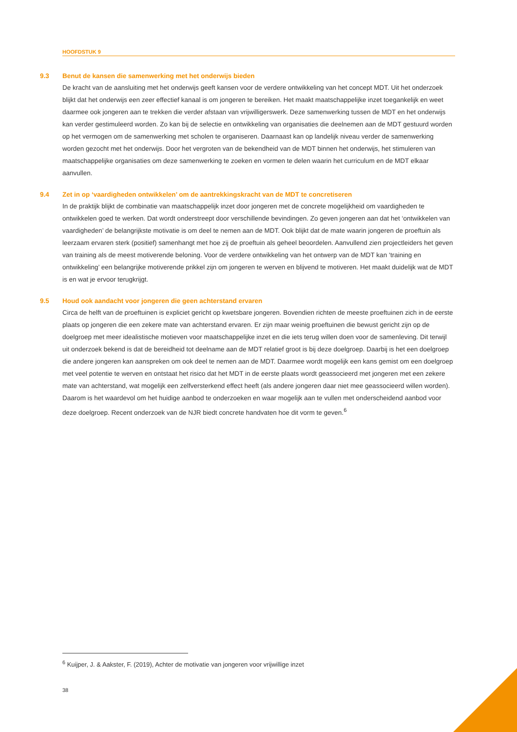HOOFDSTUK 9
9.3 Benut de kansen die samenwerking met het onderwijs bieden
De kracht van de aansluiting met het onderwijs geeft kansen voor de verdere ontwikkeling van het concept MDT. Uit het onderzoek blijkt dat het onderwijs een zeer effectief kanaal is om jongeren te bereiken. Het maakt maatschappelijke inzet toegankelijk en weet daarmee ook jongeren aan te trekken die verder afstaan van vrijwilligerswerk. Deze samenwerking tussen de MDT en het onderwijs kan verder gestimuleerd worden. Zo kan bij de selectie en ontwikkeling van organisaties die deelnemen aan de MDT gestuurd worden op het vermogen om de samenwerking met scholen te organiseren. Daarnaast kan op landelijk niveau verder de samenwerking worden gezocht met het onderwijs. Door het vergroten van de bekendheid van de MDT binnen het onderwijs, het stimuleren van maatschappelijke organisaties om deze samenwerking te zoeken en vormen te delen waarin het curriculum en de MDT elkaar aanvullen.
9.4 Zet in op ‘vaardigheden ontwikkelen’ om de aantrekkingskracht van de MDT te concretiseren
In de praktijk blijkt de combinatie van maatschappelijk inzet door jongeren met de concrete mogelijkheid om vaardigheden te ontwikkelen goed te werken. Dat wordt onderstreept door verschillende bevindingen. Zo geven jongeren aan dat het ‘ontwikkelen van vaardigheden’ de belangrijkste motivatie is om deel te nemen aan de MDT. Ook blijkt dat de mate waarin jongeren de proeftuin als leerzaam ervaren sterk (positief) samenhangt met hoe zij de proeftuin als geheel beoordelen. Aanvullend zien projectleiders het geven van training als de meest motiverende beloning. Voor de verdere ontwikkeling van het ontwerp van de MDT kan ‘training en ontwikkeling’ een belangrijke motiverende prikkel zijn om jongeren te werven en blijvend te motiveren. Het maakt duidelijk wat de MDT is en wat je ervoor terugkrijgt.
9.5 Houd ook aandacht voor jongeren die geen achterstand ervaren
Circa de helft van de proeftuinen is expliciet gericht op kwetsbare jongeren. Bovendien richten de meeste proeftuinen zich in de eerste plaats op jongeren die een zekere mate van achterstand ervaren. Er zijn maar weinig proeftuinen die bewust gericht zijn op de doelgroep met meer idealistische motieven voor maatschappelijke inzet en die iets terug willen doen voor de samenleving. Dit terwijl uit onderzoek bekend is dat de bereidheid tot deelname aan de MDT relatief groot is bij deze doelgroep. Daarbij is het een doelgroep die andere jongeren kan aanspreken om ook deel te nemen aan de MDT. Daarmee wordt mogelijk een kans gemist om een doelgroep met veel potentie te werven en ontstaat het risico dat het MDT in de eerste plaats wordt geassocieerd met jongeren met een zekere mate van achterstand, wat mogelijk een zelfversterkend effect heeft (als andere jongeren daar niet mee geassocieerd willen worden). Daarom is het waardevol om het huidige aanbod te onderzoeken en waar mogelijk aan te vullen met onderscheidend aanbod voor deze doelgroep. Recent onderzoek van de NJR biedt concrete handvaten hoe dit vorm te geven.<sup>6</sup>
<sup>6</sup> Kuijper, J. & Aakster, F. (2019), Achter de motivatie van jongeren voor vrijwillige inzet
38